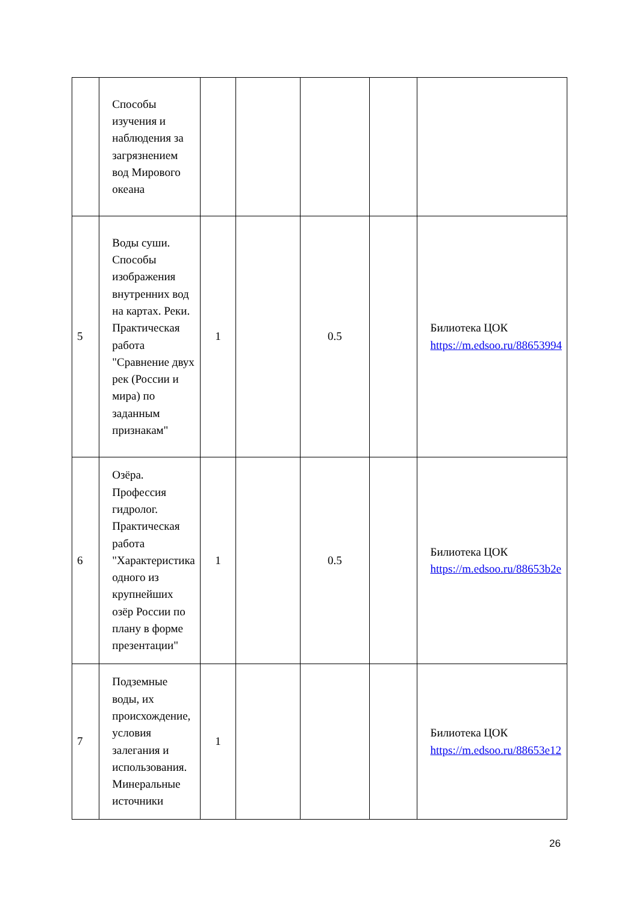| | Способы изучения и наблюдения за загрязнением вод Мирового океана | | | | | |
| 5 | Воды суши. Способы изображения внутренних вод на картах. Реки. Практическая работа "Сравнение двух рек (России и мира) по заданным признакам" | 1 | | 0.5 | | Билиотека ЦОК https://m.edsoo.ru/88653994 |
| 6 | Озёра. Профессия гидролог. Практическая работа "Характеристика одного из крупнейших озёр России по плану в форме презентации" | 1 | | 0.5 | | Билиотека ЦОК https://m.edsoo.ru/88653b2e |
| 7 | Подземные воды, их происхождение, условия залегания и использования. Минеральные источники | 1 | | | | Билиотека ЦОК https://m.edsoo.ru/88653e12 |
26